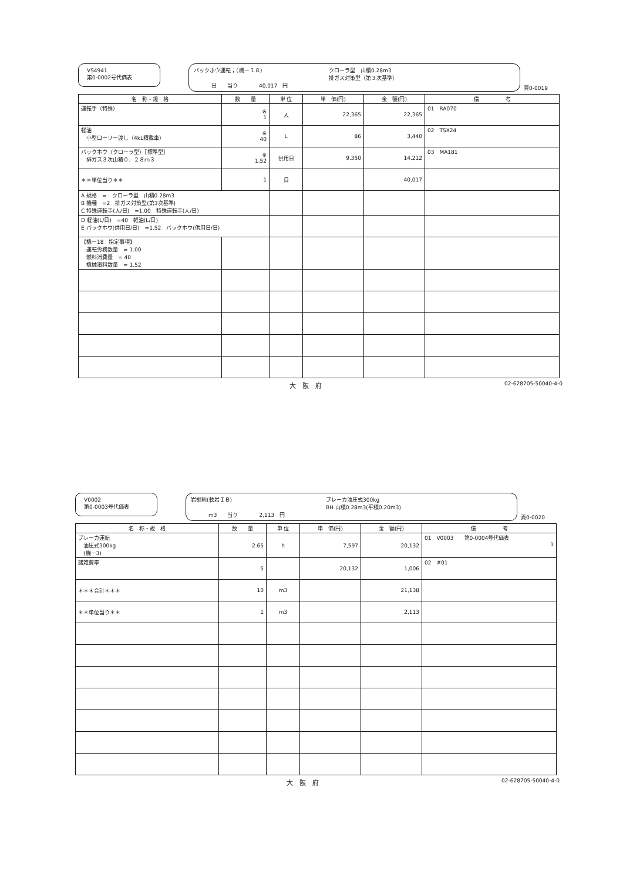VS4941
第0-0002号代価表
バックホウ運転；（機－１８）
クローラ型　山積0.28m3
排ガス対策型（第３次基準）
日　　当り　　　　40,017　円
頁0-0019
| 名 称・規 格 | 数 量 | 単 位 | 単 価(円) | 金 額(円) | 備 考 |
| --- | --- | --- | --- | --- | --- |
| 運転手（特殊） | ※ 1 | 人 | 22,365 | 22,365 | 01 RA070 |
| 軽油 小型ローリー渡し（4kL積載車） | ※ 40 | L | 86 | 3,440 | 02 TSX24 |
| バックホウ（クローラ型）［標準型］ 排ガス３次山積０．２８ｍ３ | ※ 1.52 | 供用日 | 9,350 | 14,212 | 03 MA181 |
| ＊＊単位当り＊＊ | 1 | 日 | | 40,017 | |
| A 規格 = クローラ型 山積0.28m3 B 機種 =2 排ガス対策型(第3次基準) C 特殊運転手(人/日) =1.00 特殊運転手(人/日) | | | | | |
| D 軽油(L/日) =40 軽油(L/日) E バックホウ(供用日/日) =1.52 バックホウ(供用日/日) | | | | | |
| 【機－18 指定事項】 運転労務数量 = 1.00 燃料消費量 = 40 機械損料数量 = 1.52 | | | | | |
大　阪　府 02-628705-50040-4-0
V0002
第0-0003号代価表
岩掘削(軟岩ＩＢ)
ブレーカ油圧式300kg
BH 山積0.28m3(平積0.20m3)
m3　　当り　　　　2,113　円
頁0-0020
| 名 称・規 格 | 数 量 | 単 位 | 単 価(円) | 金 額(円) | 備 考 |
| --- | --- | --- | --- | --- | --- |
| ブレーカ運転 油圧式300kg (機－3) | 2.65 | h | 7,597 | 20,132 | 01 V0003 第0-0004号代価表 1 |
| 諸雑費率 | 5 | | 20,132 | 1,006 | 02 #01 |
| ＊＊＊合計＊＊＊ | 10 | m3 | | 21,138 | |
| ＊＊単位当り＊＊ | 1 | m3 | | 2,113 | |
大　阪　府 02-628705-50040-4-0